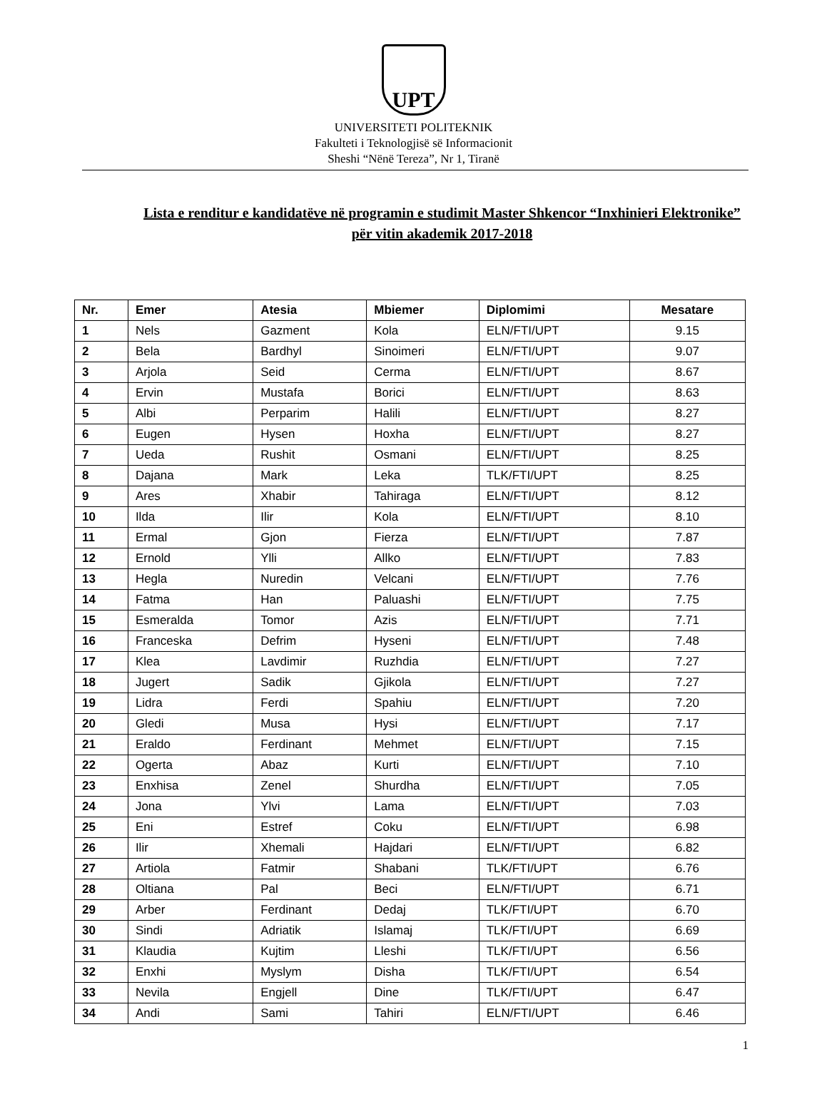UPT
UNIVERSITETI POLITEKNIK
Fakulteti i Teknologjisë së Informacionit
Sheshi “Nënë Tereza”, Nr 1, Tiranë
Lista e renditur e kandidatëve në programin e studimit Master Shkencor “Inxhinieri Elektronike” për vitin akademik 2017-2018
| Nr. | Emer | Atesia | Mbiemer | Diplomimi | Mesatare |
| --- | --- | --- | --- | --- | --- |
| 1 | Nels | Gazment | Kola | ELN/FTI/UPT | 9.15 |
| 2 | Bela | Bardhyl | Sinoimeri | ELN/FTI/UPT | 9.07 |
| 3 | Arjola | Seid | Cerma | ELN/FTI/UPT | 8.67 |
| 4 | Ervin | Mustafa | Borici | ELN/FTI/UPT | 8.63 |
| 5 | Albi | Perparim | Halili | ELN/FTI/UPT | 8.27 |
| 6 | Eugen | Hysen | Hoxha | ELN/FTI/UPT | 8.27 |
| 7 | Ueda | Rushit | Osmani | ELN/FTI/UPT | 8.25 |
| 8 | Dajana | Mark | Leka | TLK/FTI/UPT | 8.25 |
| 9 | Ares | Xhabir | Tahiraga | ELN/FTI/UPT | 8.12 |
| 10 | Ilda | Ilir | Kola | ELN/FTI/UPT | 8.10 |
| 11 | Ermal | Gjon | Fierza | ELN/FTI/UPT | 7.87 |
| 12 | Ernold | Ylli | Allko | ELN/FTI/UPT | 7.83 |
| 13 | Hegla | Nuredin | Velcani | ELN/FTI/UPT | 7.76 |
| 14 | Fatma | Han | Paluashi | ELN/FTI/UPT | 7.75 |
| 15 | Esmeralda | Tomor | Azis | ELN/FTI/UPT | 7.71 |
| 16 | Franceska | Defrim | Hyseni | ELN/FTI/UPT | 7.48 |
| 17 | Klea | Lavdimir | Ruzhdia | ELN/FTI/UPT | 7.27 |
| 18 | Jugert | Sadik | Gjikola | ELN/FTI/UPT | 7.27 |
| 19 | Lidra | Ferdi | Spahiu | ELN/FTI/UPT | 7.20 |
| 20 | Gledi | Musa | Hysi | ELN/FTI/UPT | 7.17 |
| 21 | Eraldo | Ferdinant | Mehmet | ELN/FTI/UPT | 7.15 |
| 22 | Ogerta | Abaz | Kurti | ELN/FTI/UPT | 7.10 |
| 23 | Enxhisa | Zenel | Shurdha | ELN/FTI/UPT | 7.05 |
| 24 | Jona | Ylvi | Lama | ELN/FTI/UPT | 7.03 |
| 25 | Eni | Estref | Coku | ELN/FTI/UPT | 6.98 |
| 26 | Ilir | Xhemali | Hajdari | ELN/FTI/UPT | 6.82 |
| 27 | Artiola | Fatmir | Shabani | TLK/FTI/UPT | 6.76 |
| 28 | Oltiana | Pal | Beci | ELN/FTI/UPT | 6.71 |
| 29 | Arber | Ferdinant | Dedaj | TLK/FTI/UPT | 6.70 |
| 30 | Sindi | Adriatik | Islamaj | TLK/FTI/UPT | 6.69 |
| 31 | Klaudia | Kujtim | Lleshi | TLK/FTI/UPT | 6.56 |
| 32 | Enxhi | Myslym | Disha | TLK/FTI/UPT | 6.54 |
| 33 | Nevila | Engjell | Dine | TLK/FTI/UPT | 6.47 |
| 34 | Andi | Sami | Tahiri | ELN/FTI/UPT | 6.46 |
1